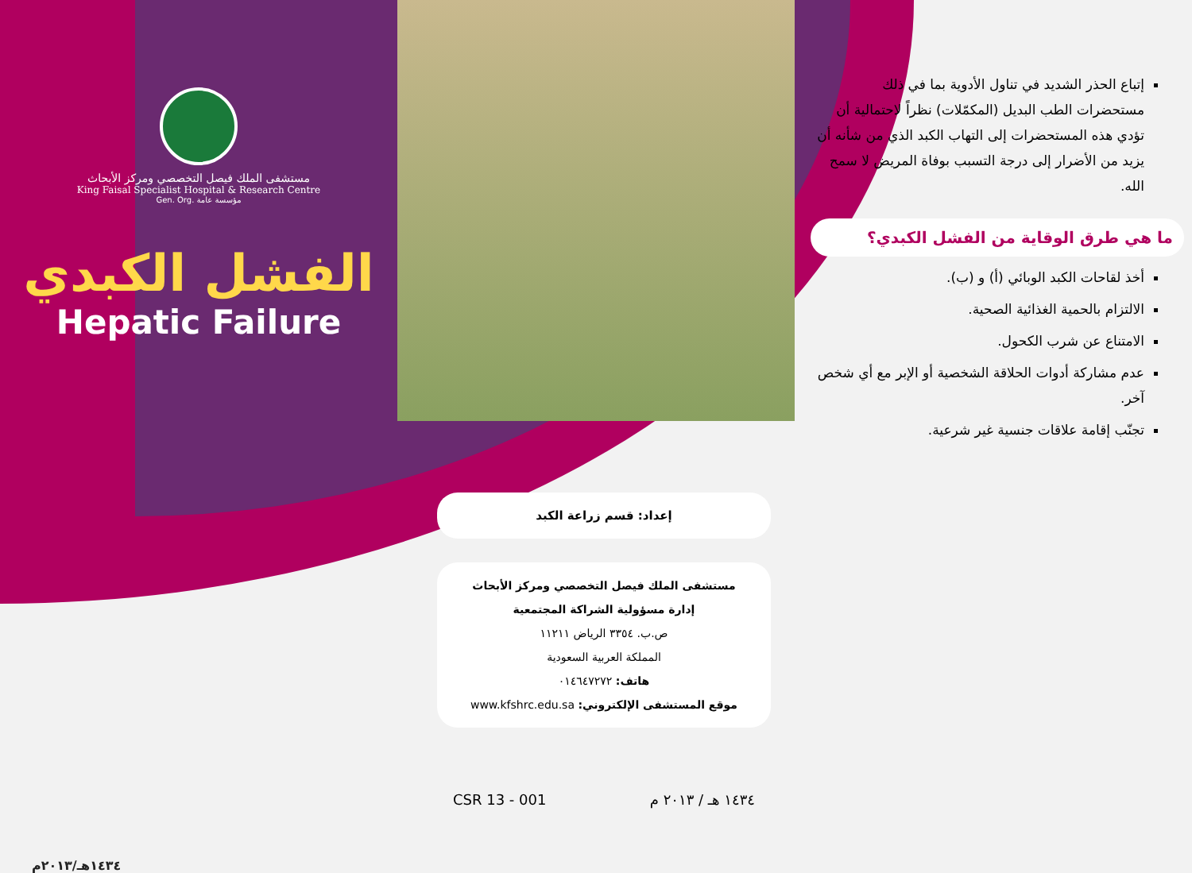مستشفى الملك فيصل التخصصي ومركز الأبحاث
King Faisal Specialist Hospital & Research Centre
Gen. Org. مؤسسة عامة
الفشل الكبدي
Hepatic Failure
١٤٣٤هـ/٢٠١٣م
إعداد: قسم زراعة الكبد
مستشفى الملك فيصل التخصصي ومركز الأبحاث
إدارة مسؤولية الشراكة المجتمعية
ص.ب. ٣٣٥٤ الرياض ١١٢١١
المملكة العربية السعودية
هاتف: ٠١٤٦٤٧٢٧٢
موقع المستشفى الإلكتروني: www.kfshrc.edu.sa
CSR 13 - 001 ١٤٣٤ هـ / ٢٠١٣ م
إتباع الحذر الشديد في تناول الأدوية بما في ذلك مستحضرات الطب البديل (المكمّلات) نظراً لاحتمالية أن تؤدي هذه المستحضرات إلى التهاب الكبد الذي من شأنه أن يزيد من الأضرار إلى درجة التسبب بوفاة المريض لا سمح الله.
ما هي طرق الوقاية من الفشل الكبدي؟
أخذ لقاحات الكبد الوبائي (أ) و (ب).
الالتزام بالحمية الغذائية الصحية.
الامتناع عن شرب الكحول.
عدم مشاركة أدوات الحلاقة الشخصية أو الإبر مع أي شخص آخر.
تجنّب إقامة علاقات جنسية غير شرعية.